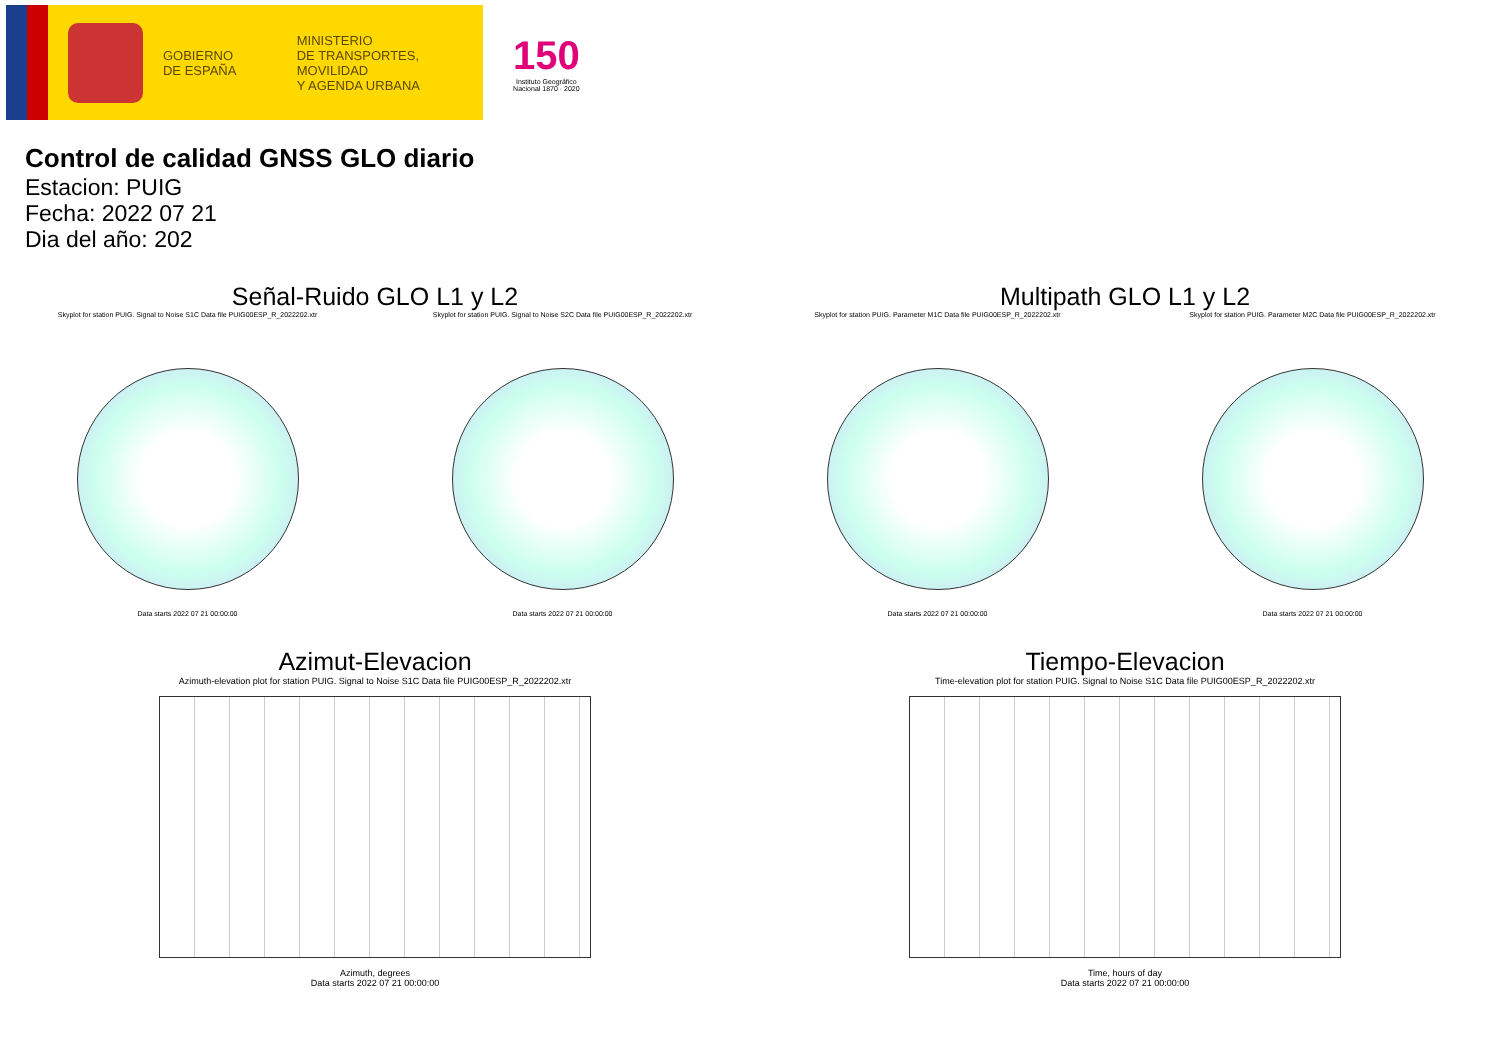GOBIERNO
DE ESPAÑA
MINISTERIO
DE TRANSPORTES, MOVILIDAD
Y AGENDA URBANA
150
Instituto Geográfico
Nacional 1870 · 2020
Control de calidad GNSS GLO diario
Estacion: PUIG
Fecha: 2022 07 21
Dia del año: 202
Señal-Ruido GLO L1 y L2
Skyplot for station PUIG. Signal to Noise S1C Data file PUIG00ESP_R_2022202.xtr
Data starts 2022 07 21 00:00:00
Skyplot for station PUIG. Signal to Noise S2C Data file PUIG00ESP_R_2022202.xtr
Data starts 2022 07 21 00:00:00
Multipath GLO L1 y L2
Skyplot for station PUIG. Parameter M1C Data file PUIG00ESP_R_2022202.xtr
Data starts 2022 07 21 00:00:00
Skyplot for station PUIG. Parameter M2C Data file PUIG00ESP_R_2022202.xtr
Data starts 2022 07 21 00:00:00
Azimut-Elevacion
Azimuth-elevation plot for station PUIG. Signal to Noise S1C Data file PUIG00ESP_R_2022202.xtr
Azimuth, degrees
Data starts 2022 07 21 00:00:00
Tiempo-Elevacion
Time-elevation plot for station PUIG. Signal to Noise S1C Data file PUIG00ESP_R_2022202.xtr
Time, hours of day
Data starts 2022 07 21 00:00:00